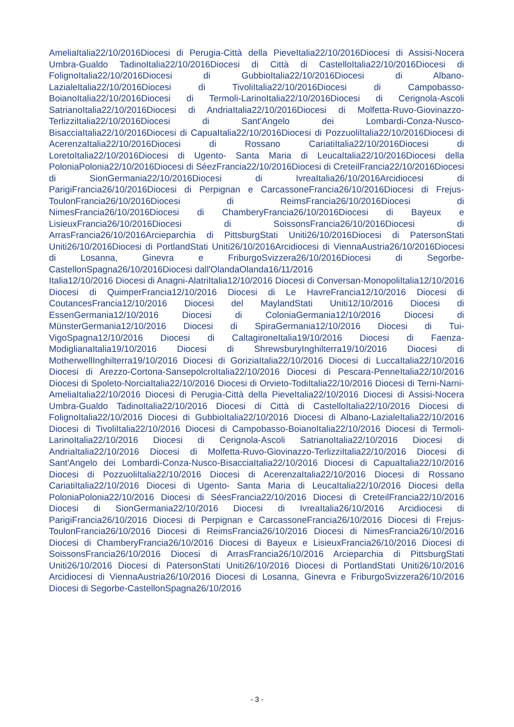AmeliaItalia22/10/2016Diocesi di Perugia-Città della PieveItalia22/10/2016Diocesi di Assisi-Nocera Umbra-Gualdo TadinoItalia22/10/2016Diocesi di Città di CastelloItalia22/10/2016Diocesi di FolignoItalia22/10/2016Diocesi di GubbioItalia22/10/2016Diocesi di Albano-LazialeItalia22/10/2016Diocesi di TivoliItalia22/10/2016Diocesi di Campobasso-BoianoItalia22/10/2016Diocesi di Termoli-LarinoItalia22/10/2016Diocesi di Cerignola-Ascoli SatrianoItalia22/10/2016Diocesi di AndriaItalia22/10/2016Diocesi di Molfetta-Ruvo-Giovinazzo-TerlizziItalia22/10/2016Diocesi di Sant'Angelo dei Lombardi-Conza-Nusco-BisacciaItalia22/10/2016Diocesi di CapuaItalia22/10/2016Diocesi di PozzuoliItalia22/10/2016Diocesi di AcerenzaItalia22/10/2016Diocesi di Rossano CariatiItalia22/10/2016Diocesi di LoretoItalia22/10/2016Diocesi di Ugento- Santa Maria di LeucaItalia22/10/2016Diocesi della PoloniaPolonia22/10/2016Diocesi di SéezFrancia22/10/2016Diocesi di CreteilFrancia22/10/2016Diocesi di SionGermania22/10/2016Diocesi di IvreaItalia26/10/2016Arcidiocesi di ParigiFrancia26/10/2016Diocesi di Perpignan e CarcassoneFrancia26/10/2016Diocesi di Frejus-ToulonFrancia26/10/2016Diocesi di ReimsFrancia26/10/2016Diocesi di NimesFrancia26/10/2016Diocesi di ChamberyFrancia26/10/2016Diocesi di Bayeux e LisieuxFrancia26/10/2016Diocesi di SoissonsFrancia26/10/2016Diocesi di ArrasFrancia26/10/2016Arcieparchia di PittsburgStati Uniti26/10/2016Diocesi di PatersonStati Uniti26/10/2016Diocesi di PortlandStati Uniti26/10/2016Arcidiocesi di ViennaAustria26/10/2016Diocesi di Losanna, Ginevra e FriburgoSvizzera26/10/2016Diocesi di Segorbe-CastellonSpagna26/10/2016Diocesi dall'OlandaOlanda16/11/2016
Italia12/10/2016 Diocesi di Anagni-AlatriItalia12/10/2016 Diocesi di Conversan-MonopoliItalia12/10/2016 Diocesi di QuimperFrancia12/10/2016 Diocesi di Le HavreFrancia12/10/2016 Diocesi di CoutancesFrancia12/10/2016 Diocesi del MaylandStati Uniti12/10/2016 Diocesi di EssenGermania12/10/2016 Diocesi di ColoniaGermania12/10/2016 Diocesi di MünsterGermania12/10/2016 Diocesi di SpiraGermania12/10/2016 Diocesi di Tui-VigoSpagna12/10/2016 Diocesi di CaltagironeItalia19/10/2016 Diocesi di Faenza-ModiglianaItalia19/10/2016 Diocesi di ShrewsburyInghilterra19/10/2016 Diocesi di MotherwellInghilterra19/10/2016 Diocesi di GoriziaItalia22/10/2016 Diocesi di LuccaItalia22/10/2016 Diocesi di Arezzo-Cortona-SansepolcroItalia22/10/2016 Diocesi di Pescara-PenneItalia22/10/2016 Diocesi di Spoleto-NorciaItalia22/10/2016 Diocesi di Orvieto-TodiItalia22/10/2016 Diocesi di Terni-Narni-AmeliaItalia22/10/2016 Diocesi di Perugia-Città della PieveItalia22/10/2016 Diocesi di Assisi-Nocera Umbra-Gualdo TadinoItalia22/10/2016 Diocesi di Città di CastelloItalia22/10/2016 Diocesi di FolignoItalia22/10/2016 Diocesi di GubbioItalia22/10/2016 Diocesi di Albano-LazialeItalia22/10/2016 Diocesi di TivoliItalia22/10/2016 Diocesi di Campobasso-BoianoItalia22/10/2016 Diocesi di Termoli-LarinoItalia22/10/2016 Diocesi di Cerignola-Ascoli SatrianoItalia22/10/2016 Diocesi di AndriaItalia22/10/2016 Diocesi di Molfetta-Ruvo-Giovinazzo-TerlizziItalia22/10/2016 Diocesi di Sant'Angelo dei Lombardi-Conza-Nusco-BisacciaItalia22/10/2016 Diocesi di CapuaItalia22/10/2016 Diocesi di PozzuoliItalia22/10/2016 Diocesi di AcerenzaItalia22/10/2016 Diocesi di Rossano CariatiItalia22/10/2016 Diocesi di Ugento- Santa Maria di LeucaItalia22/10/2016 Diocesi della PoloniaPolonia22/10/2016 Diocesi di SéesFrancia22/10/2016 Diocesi di CreteilFrancia22/10/2016 Diocesi di SionGermania22/10/2016 Diocesi di IvreaItalia26/10/2016 Arcidiocesi di ParigiFrancia26/10/2016 Diocesi di Perpignan e CarcassoneFrancia26/10/2016 Diocesi di Frejus-ToulonFrancia26/10/2016 Diocesi di ReimsFrancia26/10/2016 Diocesi di NimesFrancia26/10/2016 Diocesi di ChamberyFrancia26/10/2016 Diocesi di Bayeux e LisieuxFrancia26/10/2016 Diocesi di SoissonsFrancia26/10/2016 Diocesi di ArrasFrancia26/10/2016 Arcieparchia di PittsburgStati Uniti26/10/2016 Diocesi di PatersonStati Uniti26/10/2016 Diocesi di PortlandStati Uniti26/10/2016 Arcidiocesi di ViennaAustria26/10/2016 Diocesi di Losanna, Ginevra e FriburgoSvizzera26/10/2016 Diocesi di Segorbe-CastellonSpagna26/10/2016
- 3 -